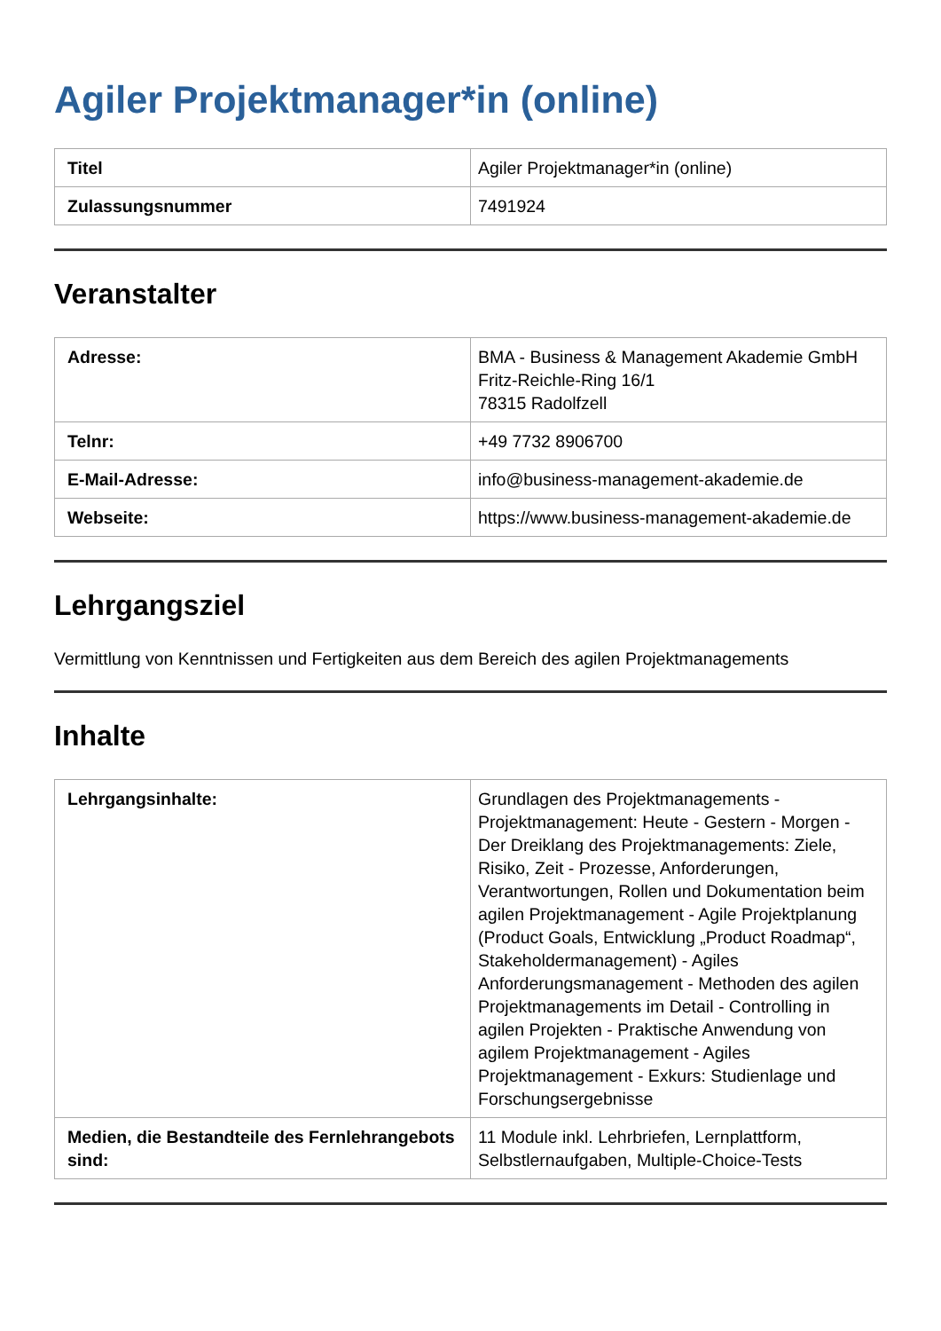Agiler Projektmanager*in (online)
| Titel | Agiler Projektmanager*in (online) |
| Zulassungsnummer | 7491924 |
Veranstalter
| Adresse: | BMA - Business & Management Akademie GmbH Fritz-Reichle-Ring 16/1 78315 Radolfzell |
| Telnr: | +49 7732 8906700 |
| E-Mail-Adresse: | info@business-management-akademie.de |
| Webseite: | https://www.business-management-akademie.de |
Lehrgangsziel
Vermittlung von Kenntnissen und Fertigkeiten aus dem Bereich des agilen Projektmanagements
Inhalte
| Lehrgangsinhalte: | Grundlagen des Projektmanagements - Projektmanagement: Heute - Gestern - Morgen - Der Dreiklang des Projektmanagements: Ziele, Risiko, Zeit - Prozesse, Anforderungen, Verantwortungen, Rollen und Dokumentation beim agilen Projektmanagement - Agile Projektplanung (Product Goals, Entwicklung „Product Roadmap“, Stakeholdermanagement) - Agiles Anforderungsmanagement - Methoden des agilen Projektmanagements im Detail - Controlling in agilen Projekten - Praktische Anwendung von agilem Projektmanagement - Agiles Projektmanagement - Exkurs: Studienlage und Forschungsergebnisse |
| Medien, die Bestandteile des Fernlehrangebots sind: | 11 Module inkl. Lehrbriefen, Lernplattform, Selbstlernaufgaben, Multiple-Choice-Tests |